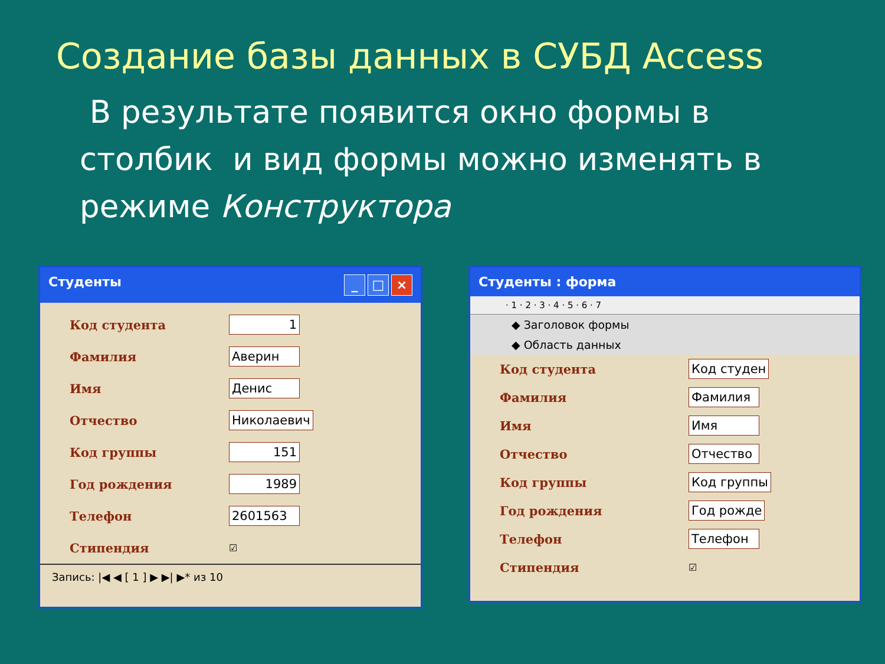Создание базы данных в СУБД Access
В результате появится окно формы в столбик и вид формы можно изменять в режиме Конструктора
Студенты _ □ ×
Код студента 1
Фамилия Аверин
Имя Денис
Отчество Николаевич
Код группы 151
Год рождения 1989
Телефон 2601563
Стипендия ☑
Запись: |◀ ◀ [ 1 ] ▶ ▶| ▶* из 10
Студенты : форма
· 1 · 2 · 3 · 4 · 5 · 6 · 7
◆ Заголовок формы
◆ Область данных
Код студента Код студен
Фамилия Фамилия
Имя Имя
Отчество Отчество
Код группы Код группы
Год рождения Год рожде
Телефон Телефон
Стипендия ☑